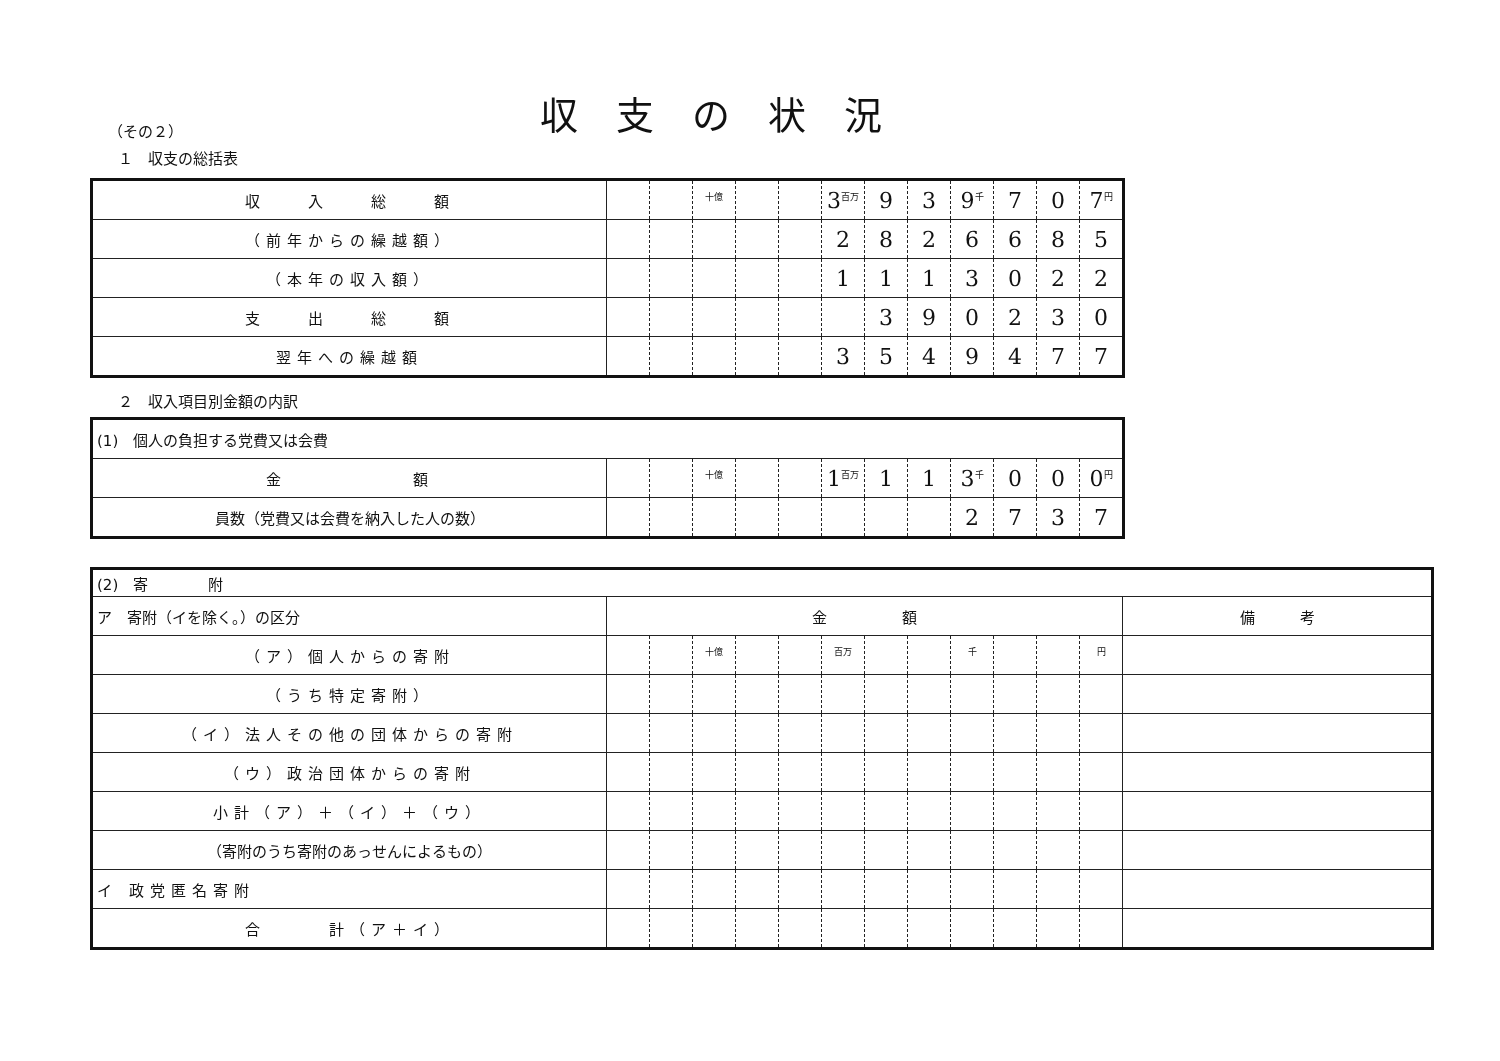収支の状況
（その２）
１　収支の総括表
| 収 入 総 額 | | | <sup>十億</sup> | | | 3<sup>百万</sup> | 9 | 3 | 9<sup>千</sup> | 7 | 0 | 7<sup>円</sup> |
| （前年からの繰越額） | | | | | | 2 | 8 | 2 | 6 | 6 | 8 | 5 |
| （本年の収入額） | | | | | | 1 | 1 | 1 | 3 | 0 | 2 | 2 |
| 支 出 総 額 | | | | | | | 3 | 9 | 0 | 2 | 3 | 0 |
| 翌年への繰越額 | | | | | | 3 | 5 | 4 | 9 | 4 | 7 | 7 |
２　収入項目別金額の内訳
| (1) 個人の負担する党費又は会費 | | | | | | | | | | | | |
| 金 額 | | | <sup>十億</sup> | | | 1<sup>百万</sup> | 1 | 1 | 3<sup>千</sup> | 0 | 0 | 0<sup>円</sup> |
| 員数（党費又は会費を納入した人の数） | | | | | | | | | 2 | 7 | 3 | 7 |
| (2) 寄 附 | | | | | | | | | | | | | |
| ア 寄附（イを除く。）の区分 | 金 額 | | | | | | | | | | | | 備 考 |
| （ア）個人からの寄附 | | | <sup>十億</sup> | | | <sup>百万</sup> | | | <sup>千</sup> | | | <sup>円</sup> | |
| （うち特定寄附） | | | | | | | | | | | | | |
| （イ）法人その他の団体からの寄附 | | | | | | | | | | | | | |
| （ウ）政治団体からの寄附 | | | | | | | | | | | | | |
| 小計（ア）＋（イ）＋（ウ） | | | | | | | | | | | | | |
| （寄附のうち寄附のあっせんによるもの） | | | | | | | | | | | | | |
| イ 政党匿名寄附 | | | | | | | | | | | | | |
| 合 計（ア＋イ） | | | | | | | | | | | | | |